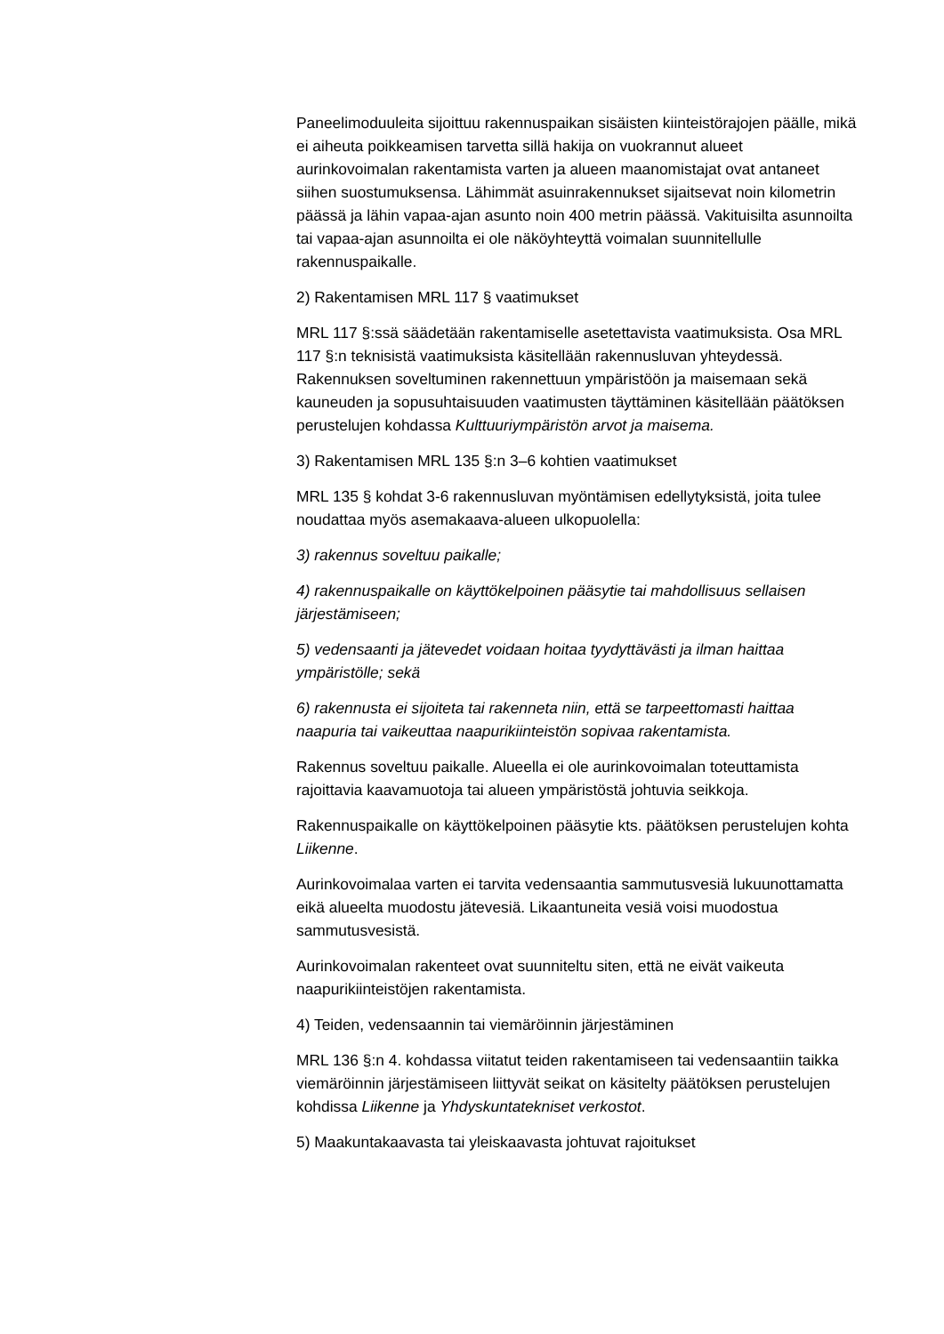Paneelimoduuleita sijoittuu rakennuspaikan sisäisten kiinteistörajojen päälle, mikä ei aiheuta poikkeamisen tarvetta sillä hakija on vuokrannut alueet aurinkovoimalan rakentamista varten ja alueen maanomistajat ovat antaneet siihen suostumuksensa. Lähimmät asuinrakennukset sijaitsevat noin kilometrin päässä ja lähin vapaa-ajan asunto noin 400 metrin päässä. Vakituisilta asunnoilta tai vapaa-ajan asunnoilta ei ole näköyhteyttä voimalan suunnitellulle rakennuspaikalle.
2) Rakentamisen MRL 117 § vaatimukset
MRL 117 §:ssä säädetään rakentamiselle asetettavista vaatimuksista. Osa MRL 117 §:n teknisistä vaatimuksista käsitellään rakennusluvan yhteydessä. Rakennuksen soveltuminen rakennettuun ympäristöön ja maisemaan sekä kauneuden ja sopusuhtaisuuden vaatimusten täyttäminen käsitellään päätöksen perustelujen kohdassa Kulttuuriympäristön arvot ja maisema.
3) Rakentamisen MRL 135 §:n 3–6 kohtien vaatimukset
MRL 135 § kohdat 3-6 rakennusluvan myöntämisen edellytyksistä, joita tulee noudattaa myös asemakaava-alueen ulkopuolella:
3) rakennus soveltuu paikalle;
4) rakennuspaikalle on käyttökelpoinen pääsytie tai mahdollisuus sellaisen järjestämiseen;
5) vedensaanti ja jätevedet voidaan hoitaa tyydyttävästi ja ilman haittaa ympäristölle; sekä
6) rakennusta ei sijoiteta tai rakenneta niin, että se tarpeettomasti haittaa naapuria tai vaikeuttaa naapurikiinteistön sopivaa rakentamista.
Rakennus soveltuu paikalle. Alueella ei ole aurinkovoimalan toteuttamista rajoittavia kaavamuotoja tai alueen ympäristöstä johtuvia seikkoja.
Rakennuspaikalle on käyttökelpoinen pääsytie kts. päätöksen perustelujen kohta Liikenne.
Aurinkovoimalaa varten ei tarvita vedensaantia sammutusvesiä lukuunottamatta eikä alueelta muodostu jätevesiä. Likaantuneita vesiä voisi muodostua sammutusvesistä.
Aurinkovoimalan rakenteet ovat suunniteltu siten, että ne eivät vaikeuta naapurikiinteistöjen rakentamista.
4) Teiden, vedensaannin tai viemäröinnin järjestäminen
MRL 136 §:n 4. kohdassa viitatut teiden rakentamiseen tai vedensaantiin taikka viemäröinnin järjestämiseen liittyvät seikat on käsitelty päätöksen perustelujen kohdissa Liikenne ja Yhdyskuntatekniset verkostot.
5) Maakuntakaavasta tai yleiskaavasta johtuvat rajoitukset